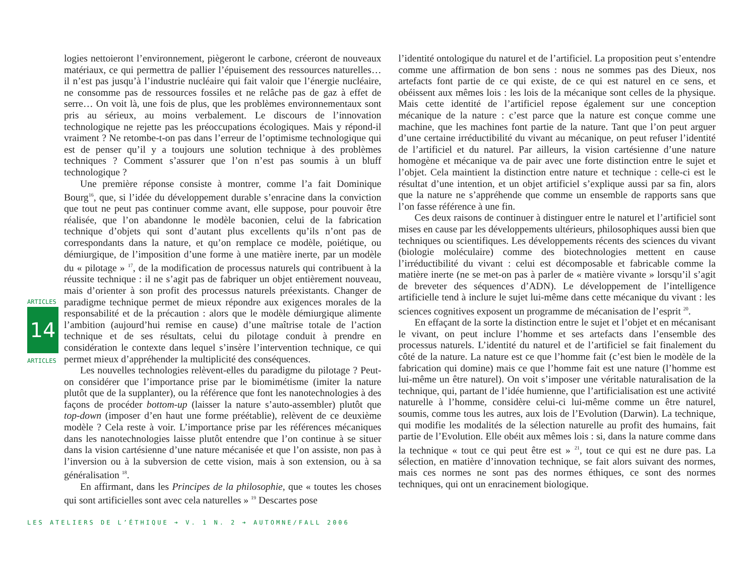ARTICLES
14
ARTICLES
logies nettoieront l’environnement, piègeront le carbone, créeront de nouveaux matériaux, ce qui permettra de pallier l’épuisement des ressources naturelles… il n’est pas jusqu’à l’industrie nucléaire qui fait valoir que l’énergie nucléaire, ne consomme pas de ressources fossiles et ne relâche pas de gaz à effet de serre… On voit là, une fois de plus, que les problèmes environnementaux sont pris au sérieux, au moins verbalement. Le discours de l’innovation technologique ne rejette pas les préoccupations écologiques. Mais y répond-il vraiment ? Ne retombe-t-on pas dans l’erreur de l’optimisme technologique qui est de penser qu’il y a toujours une solution technique à des problèmes techniques ? Comment s’assurer que l’on n’est pas soumis à un bluff technologique ?
Une première réponse consiste à montrer, comme l’a fait Dominique Bourg<sup>16</sup>, que, si l’idée du développement durable s’enracine dans la conviction que tout ne peut pas continuer comme avant, elle suppose, pour pouvoir être réalisée, que l’on abandonne le modèle baconien, celui de la fabrication technique d’objets qui sont d’autant plus excellents qu’ils n’ont pas de correspondants dans la nature, et qu’on remplace ce modèle, poiétique, ou démiurgique, de l’imposition d’une forme à une matière inerte, par un modèle du « pilotage » <sup>17</sup>, de la modification de processus naturels qui contribuent à la réussite technique : il ne s’agit pas de fabriquer un objet entièrement nouveau, mais d’orienter à son profit des processus naturels préexistants. Changer de paradigme technique permet de mieux répondre aux exigences morales de la responsabilité et de la précaution : alors que le modèle démiurgique alimente l’ambition (aujourd’hui remise en cause) d’une maîtrise totale de l’action technique et de ses résultats, celui du pilotage conduit à prendre en considération le contexte dans lequel s’insère l’intervention technique, ce qui permet mieux d’appréhender la multiplicité des conséquences.
Les nouvelles technologies relèvent-elles du paradigme du pilotage ? Peut-on considérer que l’importance prise par le biomimétisme (imiter la nature plutôt que de la supplanter), ou la référence que font les nanotechnologies à des façons de procéder bottom-up (laisser la nature s’auto-assembler) plutôt que top-down (imposer d’en haut une forme préétablie), relèvent de ce deuxième modèle ? Cela reste à voir. L’importance prise par les références mécaniques dans les nanotechnologies laisse plutôt entendre que l’on continue à se situer dans la vision cartésienne d’une nature mécanisée et que l’on assiste, non pas à l’inversion ou à la subversion de cette vision, mais à son extension, ou à sa généralisation <sup>18</sup>.
En affirmant, dans les Principes de la philosophie, que « toutes les choses qui sont artificielles sont avec cela naturelles » <sup>19</sup> Descartes pose
l’identité ontologique du naturel et de l’artificiel. La proposition peut s’entendre comme une affirmation de bon sens : nous ne sommes pas des Dieux, nos artefacts font partie de ce qui existe, de ce qui est naturel en ce sens, et obéissent aux mêmes lois : les lois de la mécanique sont celles de la physique. Mais cette identité de l’artificiel repose également sur une conception mécanique de la nature : c’est parce que la nature est conçue comme une machine, que les machines font partie de la nature. Tant que l’on peut arguer d’une certaine irréductibilité du vivant au mécanique, on peut refuser l’identité de l’artificiel et du naturel. Par ailleurs, la vision cartésienne d’une nature homogène et mécanique va de pair avec une forte distinction entre le sujet et l’objet. Cela maintient la distinction entre nature et technique : celle-ci est le résultat d’une intention, et un objet artificiel s’explique aussi par sa fin, alors que la nature ne s’appréhende que comme un ensemble de rapports sans que l’on fasse référence à une fin.
Ces deux raisons de continuer à distinguer entre le naturel et l’artificiel sont mises en cause par les développements ultérieurs, philosophiques aussi bien que techniques ou scientifiques. Les développements récents des sciences du vivant (biologie moléculaire) comme des biotechnologies mettent en cause l’irréductibilité du vivant : celui est décomposable et fabricable comme la matière inerte (ne se met-on pas à parler de « matière vivante » lorsqu’il s’agit de breveter des séquences d’ADN). Le développement de l’intelligence artificielle tend à inclure le sujet lui-même dans cette mécanique du vivant : les sciences cognitives exposent un programme de mécanisation de l’esprit <sup>20</sup>.
En effaçant de la sorte la distinction entre le sujet et l’objet et en mécanisant le vivant, on peut inclure l’homme et ses artefacts dans l’ensemble des processus naturels. L’identité du naturel et de l’artificiel se fait finalement du côté de la nature. La nature est ce que l’homme fait (c’est bien le modèle de la fabrication qui domine) mais ce que l’homme fait est une nature (l’homme est lui-même un être naturel). On voit s’imposer une véritable naturalisation de la technique, qui, partant de l’idée humienne, que l’artificialisation est une activité naturelle à l’homme, considère celui-ci lui-même comme un être naturel, soumis, comme tous les autres, aux lois de l’Evolution (Darwin). La technique, qui modifie les modalités de la sélection naturelle au profit des humains, fait partie de l’Evolution. Elle obéit aux mêmes lois : si, dans la nature comme dans la technique « tout ce qui peut être est » <sup>21</sup>, tout ce qui est ne dure pas. La sélection, en matière d’innovation technique, se fait alors suivant des normes, mais ces normes ne sont pas des normes éthiques, ce sont des normes techniques, qui ont un enracinement biologique.
LES ATELIERS DE L’ÉTHIQUE ➔ V. 1 N. 2 ➔ AUTOMNE/FALL 2006